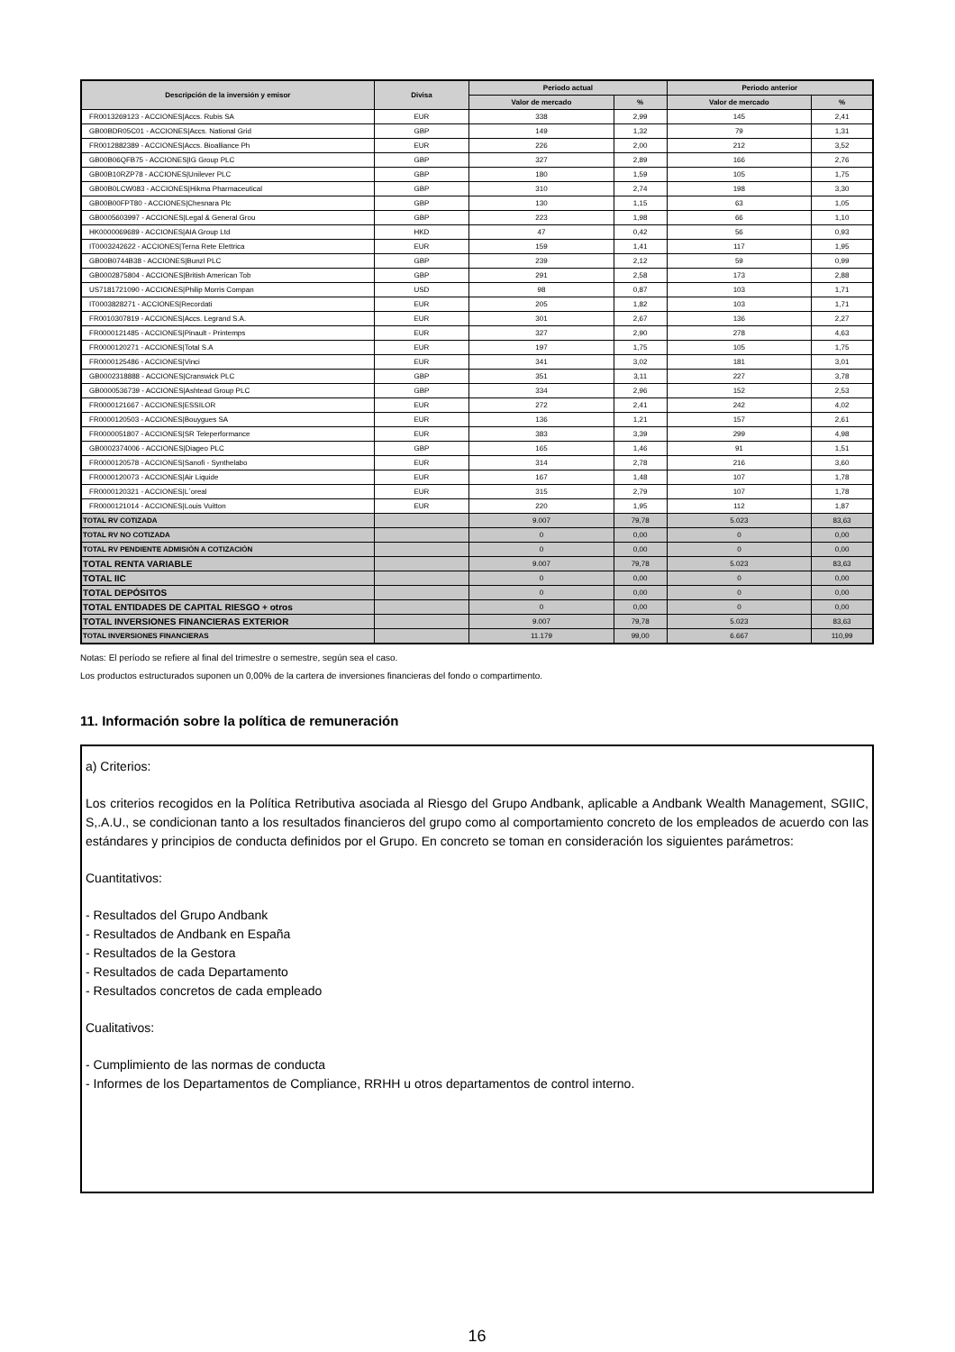| Descripción de la inversión y emisor | Divisa | Periodo actual | | Periodo anterior | |
| --- | --- | --- | --- | --- | --- |
| | | Valor de mercado | % | Valor de mercado | % |
| FR0013269123 - ACCIONES/Accs. Rubis SA | EUR | 338 | 2,99 | 145 | 2,41 |
| GB00BDR05C01 - ACCIONES/Accs. National Grid | GBP | 149 | 1,32 | 79 | 1,31 |
| FR0012882389 - ACCIONES/Accs. Bioalliance Ph | EUR | 226 | 2,00 | 212 | 3,52 |
| GB00B06QFB75 - ACCIONES/IG Group PLC | GBP | 327 | 2,89 | 166 | 2,76 |
| GB00B10RZP78 - ACCIONES/Unilever PLC | GBP | 180 | 1,59 | 105 | 1,75 |
| GB00B0LCW083 - ACCIONES/Hikma Pharmaceutical | GBP | 310 | 2,74 | 198 | 3,30 |
| GB00B00FPT80 - ACCIONES/Chesnara Plc | GBP | 130 | 1,15 | 63 | 1,05 |
| GB0005603997 - ACCIONES/Legal & General Grou | GBP | 223 | 1,98 | 66 | 1,10 |
| HK0000069689 - ACCIONES/AIA Group Ltd | HKD | 47 | 0,42 | 56 | 0,93 |
| IT0003242622 - ACCIONES/Terna Rete Elettrica | EUR | 159 | 1,41 | 117 | 1,95 |
| GB00B0744B38 - ACCIONES/Bunzl PLC | GBP | 239 | 2,12 | 59 | 0,99 |
| GB0002875804 - ACCIONES/British American Tob | GBP | 291 | 2,58 | 173 | 2,88 |
| US7181721090 - ACCIONES/Philip Morris Compan | USD | 98 | 0,87 | 103 | 1,71 |
| IT0003828271 - ACCIONES/Recordati | EUR | 205 | 1,82 | 103 | 1,71 |
| FR0010307819 - ACCIONES/Accs. Legrand S.A. | EUR | 301 | 2,67 | 136 | 2,27 |
| FR0000121485 - ACCIONES/Pinault - Printemps | EUR | 327 | 2,90 | 278 | 4,63 |
| FR0000120271 - ACCIONES/Total S.A | EUR | 197 | 1,75 | 105 | 1,75 |
| FR0000125486 - ACCIONES/Vinci | EUR | 341 | 3,02 | 181 | 3,01 |
| GB0002318888 - ACCIONES/Cranswick PLC | GBP | 351 | 3,11 | 227 | 3,78 |
| GB0000536739 - ACCIONES/Ashtead Group PLC | GBP | 334 | 2,96 | 152 | 2,53 |
| FR0000121667 - ACCIONES/ESSILOR | EUR | 272 | 2,41 | 242 | 4,02 |
| FR0000120503 - ACCIONES/Bouygues SA | EUR | 136 | 1,21 | 157 | 2,61 |
| FR0000051807 - ACCIONES/SR Teleperformance | EUR | 383 | 3,39 | 299 | 4,98 |
| GB0002374006 - ACCIONES/Diageo PLC | GBP | 165 | 1,46 | 91 | 1,51 |
| FR0000120578 - ACCIONES/Sanofi - Synthelabo | EUR | 314 | 2,78 | 216 | 3,60 |
| FR0000120073 - ACCIONES/Air Liquide | EUR | 167 | 1,48 | 107 | 1,78 |
| FR0000120321 - ACCIONES/L´oreal | EUR | 315 | 2,79 | 107 | 1,78 |
| FR0000121014 - ACCIONES/Louis Vuitton | EUR | 220 | 1,95 | 112 | 1,87 |
| TOTAL RV COTIZADA | | 9.007 | 79,78 | 5.023 | 83,63 |
| TOTAL RV NO COTIZADA | | 0 | 0,00 | 0 | 0,00 |
| TOTAL RV PENDIENTE ADMISIÓN A COTIZACIÓN | | 0 | 0,00 | 0 | 0,00 |
| TOTAL RENTA VARIABLE | | 9.007 | 79,78 | 5.023 | 83,63 |
| TOTAL IIC | | 0 | 0,00 | 0 | 0,00 |
| TOTAL DEPÓSITOS | | 0 | 0,00 | 0 | 0,00 |
| TOTAL ENTIDADES DE CAPITAL RIESGO + otros | | 0 | 0,00 | 0 | 0,00 |
| TOTAL INVERSIONES FINANCIERAS EXTERIOR | | 9.007 | 79,78 | 5.023 | 83,63 |
| TOTAL INVERSIONES FINANCIERAS | | 11.179 | 99,00 | 6.667 | 110,99 |
Notas: El período se refiere al final del trimestre o semestre, según sea el caso.
Los productos estructurados suponen un 0,00% de la cartera de inversiones financieras del fondo o compartimento.
11. Información sobre la política de remuneración
a) Criterios:
Los criterios recogidos en la Política Retributiva asociada al Riesgo del Grupo Andbank, aplicable a Andbank Wealth Management, SGIIC, S,.A.U., se condicionan tanto a los resultados financieros del grupo como al comportamiento concreto de los empleados de acuerdo con las estándares y principios de conducta definidos por el Grupo. En concreto se toman en consideración los siguientes parámetros:
Cuantitativos:
- Resultados del Grupo Andbank
- Resultados de Andbank en España
- Resultados de la Gestora
- Resultados de cada Departamento
- Resultados concretos de cada empleado
Cualitativos:
- Cumplimiento de las normas de conducta
- Informes de los Departamentos de Compliance, RRHH u otros departamentos de control interno.
16